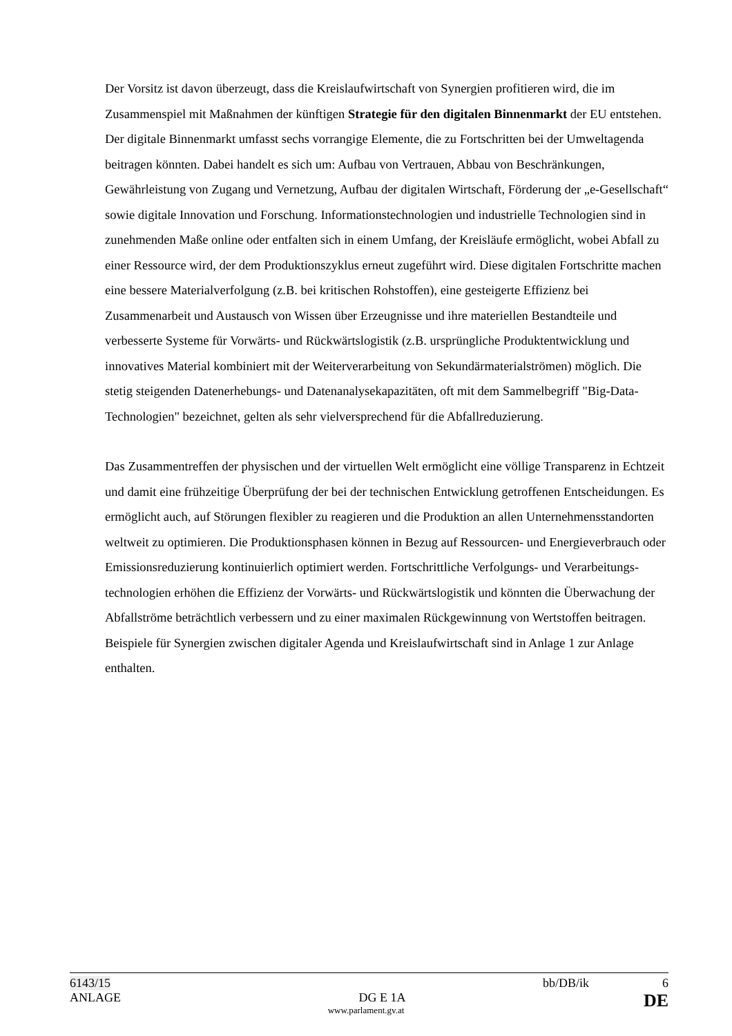Der Vorsitz ist davon überzeugt, dass die Kreislaufwirtschaft von Synergien profitieren wird, die im Zusammenspiel mit Maßnahmen der künftigen Strategie für den digitalen Binnen­markt der EU entstehen. Der digitale Binnenmarkt umfasst sechs vorrangige Elemente, die zu Fortschritten bei der Umweltagenda beitragen könnten. Dabei handelt es sich um: Aufbau von Vertrauen, Abbau von Beschränkungen, Gewährleistung von Zugang und Vernetzung, Aufbau der digitalen Wirtschaft, Förderung der „e-Gesellschaft“ sowie digitale Innovation und Forschung. Informationstechnologien und industrielle Technologien sind in zunehmenden Maße online oder entfalten sich in einem Umfang, der Kreisläufe ermöglicht, wobei Abfall zu einer Ressource wird, der dem Produktionszyklus erneut zugeführt wird. Diese digitalen Fortschritte machen eine bessere Materialverfolgung (z.B. bei kritischen Rohstoffen), eine gesteigerte Effizienz bei Zusammenarbeit und Austausch von Wissen über Erzeugnisse und ihre materiellen Bestandteile und verbesserte Systeme für Vorwärts- und Rückwärtslogistik (z.B. ursprüngliche Produktentwicklung und innovatives Material kombiniert mit der Weiterverarbeitung von Sekundärmaterialströmen) möglich. Die stetig steigenden Daten­erhebungs- und Datenanalysekapazitäten, oft mit dem Sammelbegriff "Big-Data-Technologien" bezeichnet, gelten als sehr vielversprechend für die Abfallreduzierung.
Das Zusammentreffen der physischen und der virtuellen Welt ermöglicht eine völlige Transparenz in Echtzeit und damit eine frühzeitige Überprüfung der bei der technischen Entwicklung getroffenen Entscheidungen. Es ermöglicht auch, auf Störungen flexibler zu reagieren und die Produktion an allen Unternehmensstandorten weltweit zu optimieren. Die Produktionsphasen können in Bezug auf Ressourcen- und Energieverbrauch oder Emissions­reduzierung kontinuierlich optimiert werden. Fortschrittliche Verfolgungs- und Verarbeitungs­technologien erhöhen die Effizienz der Vorwärts- und Rückwärtslogistik und könnten die Überwachung der Abfallströme beträchtlich verbessern und zu einer maximalen Rückgewinnung von Wertstoffen beitragen. Beispiele für Synergien zwischen digitaler Agenda und Kreislauf­wirtschaft sind in Anlage 1 zur Anlage enthalten.
6143/15 bb/DB/ik 6
ANLAGE DG E 1A DE
www.parlament.gv.at